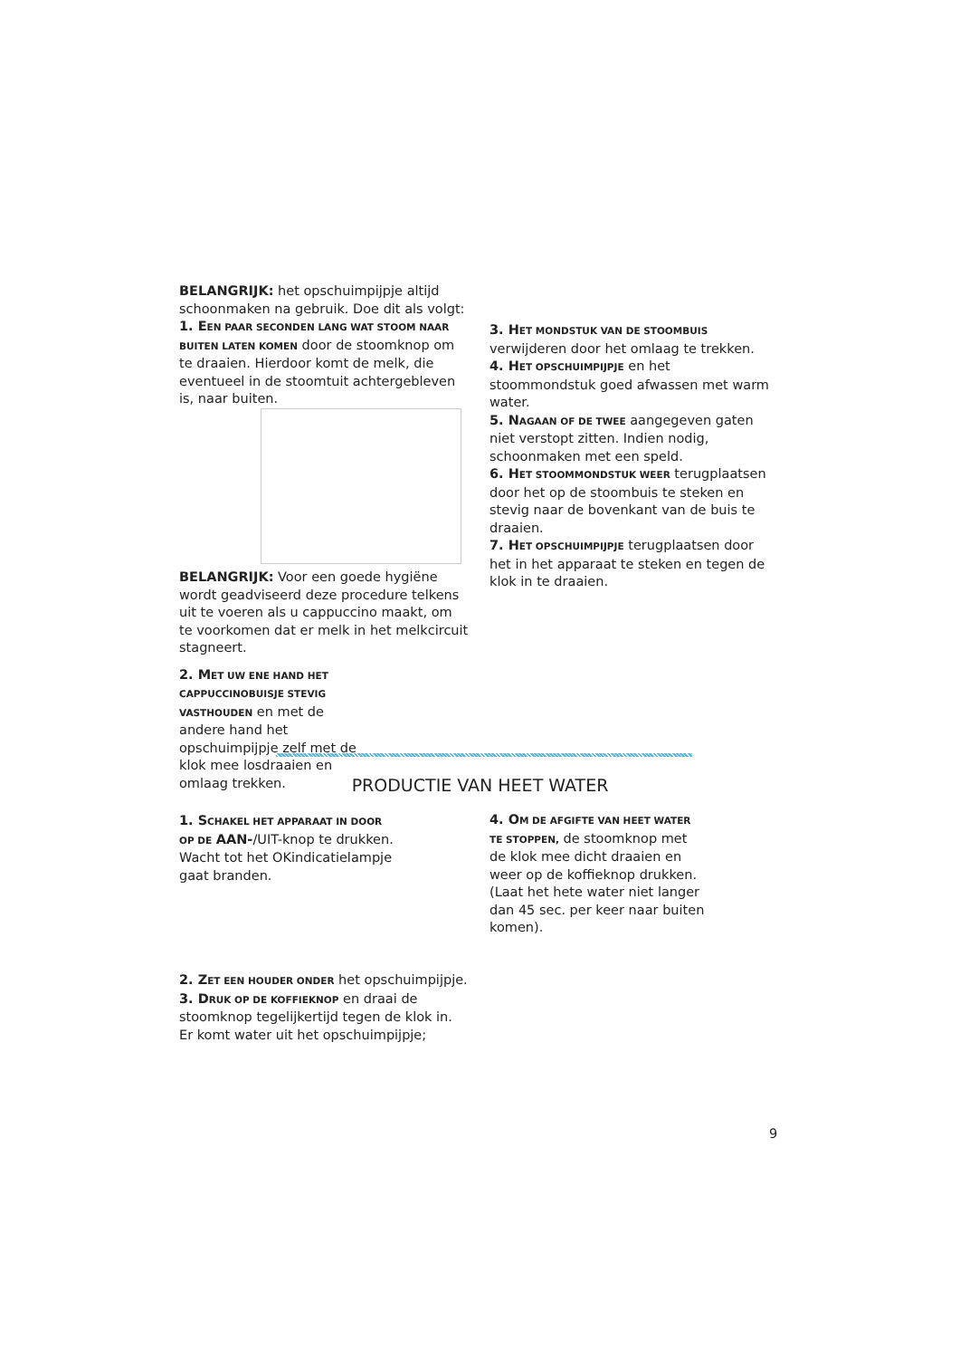BELANGRIJK: het opschuimpijpje altijd schoonmaken na gebruik. Doe dit als volgt:
1. E EN PAAR SECONDEN LANG WAT STOOM NAAR BUITEN LATEN KOMEN door de stoomknop om te draaien. Hierdoor komt de melk, die eventueel in de stoomtuit achtergebleven is, naar buiten.
BELANGRIJK: Voor een goede hygiëne wordt geadviseerd deze procedure telkens uit te voeren als u cappuccino maakt, om te voorkomen dat er melk in het melkcircuit stagneert.
2. M ET UW ENE HAND HET CAPPUCCINOBUISJE STEVIG VASTHOUDEN en met de andere hand het opschuimpijpje zelf met de klok mee losdraaien en omlaag trekken.
3. H ET MONDSTUK VAN DE STOOMBUIS verwijderen door het omlaag te trekken.
4. H ET OPSCHUIMPIJPJE en het stoommondstuk goed afwassen met warm water.
5. N AGAAN OF DE TWEE aangegeven gaten niet verstopt zitten. Indien nodig, schoonmaken met een speld.
6. H ET STOOMMONDSTUK WEER terugplaatsen door het op de stoombuis te steken en stevig naar de bovenkant van de buis te draaien.
7. H ET OPSCHUIMPIJPJE terugplaatsen door het in het apparaat te steken en tegen de klok in te draaien.
PRODUCTIE VAN HEET WATER
1. S CHAKEL HET APPARAAT IN DOOR OP DE AAN-/UIT-knop te drukken. Wacht tot het OKindicatielampje gaat branden.
2. Z ET EEN HOUDER ONDER het opschuimpijpje.
3. D RUK OP DE KOFFIEKNOP en draai de stoomknop tegelijkertijd tegen de klok in. Er komt water uit het opschuimpijpje;
4. O M DE AFGIFTE VAN HEET WATER TE STOPPEN, de stoomknop met de klok mee dicht draaien en weer op de koffieknop drukken. (Laat het hete water niet langer dan 45 sec. per keer naar buiten komen).
9